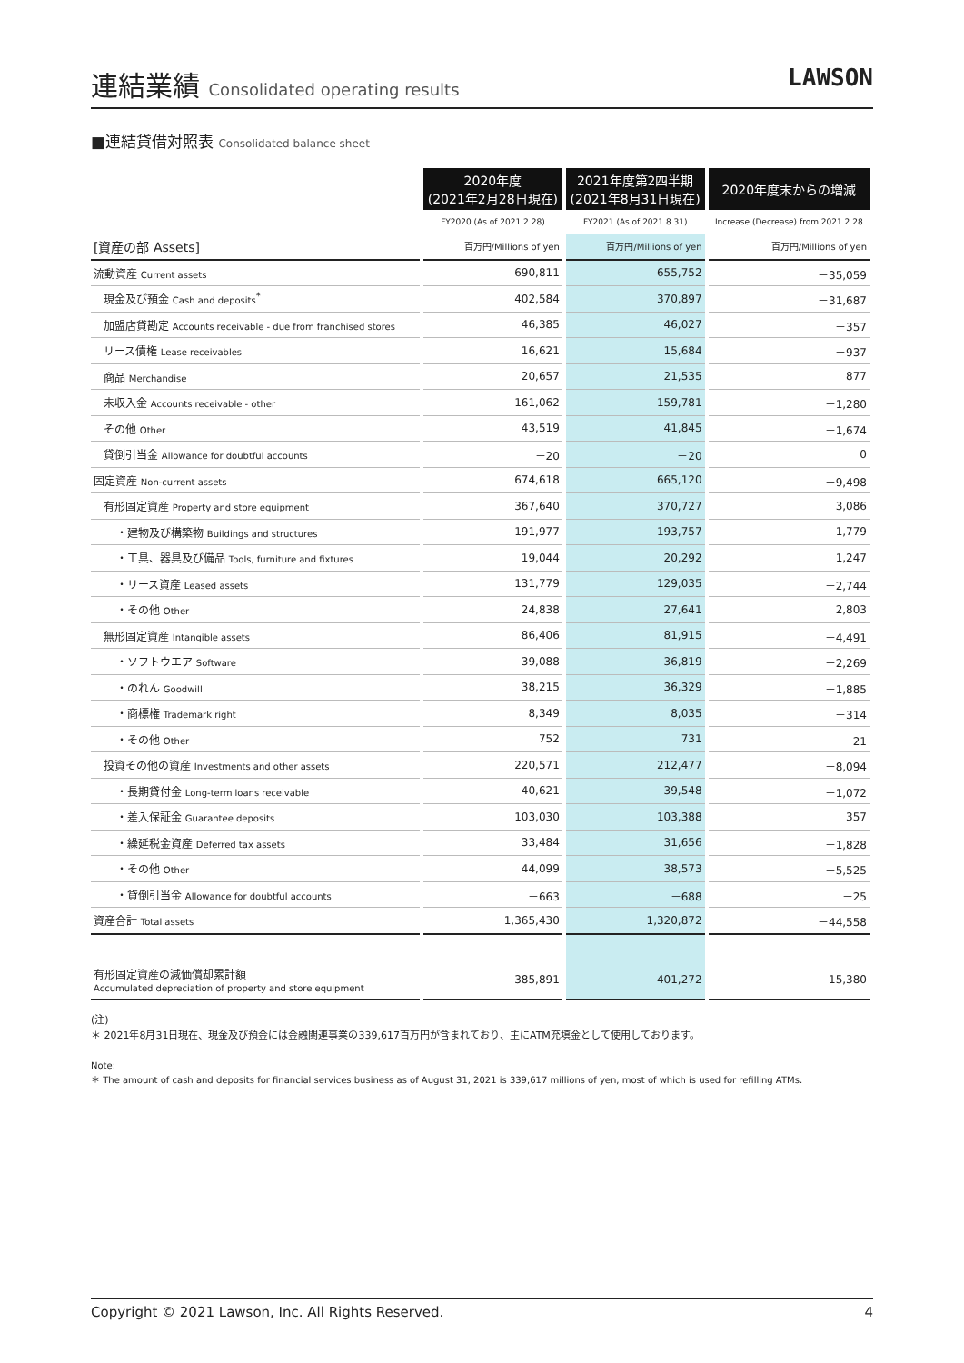連結業績 Consolidated operating results
LAWSON
■連結貸借対照表 Consolidated balance sheet
| | 2020年度 (2021年2月28日現在) | 2021年度第2四半期 (2021年8月31日現在) | 2020年度末からの増減 |
| --- | --- | --- | --- |
| | FY2020 (As of 2021.2.28) | FY2021 (As of 2021.8.31) | Increase (Decrease) from 2021.2.28 |
| [資産の部 Assets] | 百万円/Millions of yen | 百万円/Millions of yen | 百万円/Millions of yen |
| 流動資産 Current assets | 690,811 | 655,752 | －35,059 |
| 現金及び預金 Cash and deposits<sup>*</sup> | 402,584 | 370,897 | －31,687 |
| 加盟店貸勘定 Accounts receivable - due from franchised stores | 46,385 | 46,027 | －357 |
| リース債権 Lease receivables | 16,621 | 15,684 | －937 |
| 商品 Merchandise | 20,657 | 21,535 | 877 |
| 未収入金 Accounts receivable - other | 161,062 | 159,781 | －1,280 |
| その他 Other | 43,519 | 41,845 | －1,674 |
| 貸倒引当金 Allowance for doubtful accounts | －20 | －20 | 0 |
| 固定資産 Non-current assets | 674,618 | 665,120 | －9,498 |
| 有形固定資産 Property and store equipment | 367,640 | 370,727 | 3,086 |
| ・建物及び構築物 Buildings and structures | 191,977 | 193,757 | 1,779 |
| ・工具、器具及び備品 Tools, furniture and fixtures | 19,044 | 20,292 | 1,247 |
| ・リース資産 Leased assets | 131,779 | 129,035 | －2,744 |
| ・その他 Other | 24,838 | 27,641 | 2,803 |
| 無形固定資産 Intangible assets | 86,406 | 81,915 | －4,491 |
| ・ソフトウエア Software | 39,088 | 36,819 | －2,269 |
| ・のれん Goodwill | 38,215 | 36,329 | －1,885 |
| ・商標権 Trademark right | 8,349 | 8,035 | －314 |
| ・その他 Other | 752 | 731 | －21 |
| 投資その他の資産 Investments and other assets | 220,571 | 212,477 | －8,094 |
| ・長期貸付金 Long-term loans receivable | 40,621 | 39,548 | －1,072 |
| ・差入保証金 Guarantee deposits | 103,030 | 103,388 | 357 |
| ・繰延税金資産 Deferred tax assets | 33,484 | 31,656 | －1,828 |
| ・その他 Other | 44,099 | 38,573 | －5,525 |
| ・貸倒引当金 Allowance for doubtful accounts | －663 | －688 | －25 |
| 資産合計 Total assets | 1,365,430 | 1,320,872 | －44,558 |
| 有形固定資産の減価償却累計額 Accumulated depreciation of property and store equipment | 385,891 | 401,272 | 15,380 |
(注)
＊ 2021年8月31日現在、現金及び預金には金融関連事業の339,617百万円が含まれており、主にATM充填金として使用しております。
Note:
＊ The amount of cash and deposits for financial services business as of August 31, 2021 is 339,617 millions of yen, most of which is used for refilling ATMs.
Copyright © 2021 Lawson, Inc. All Rights Reserved. 4